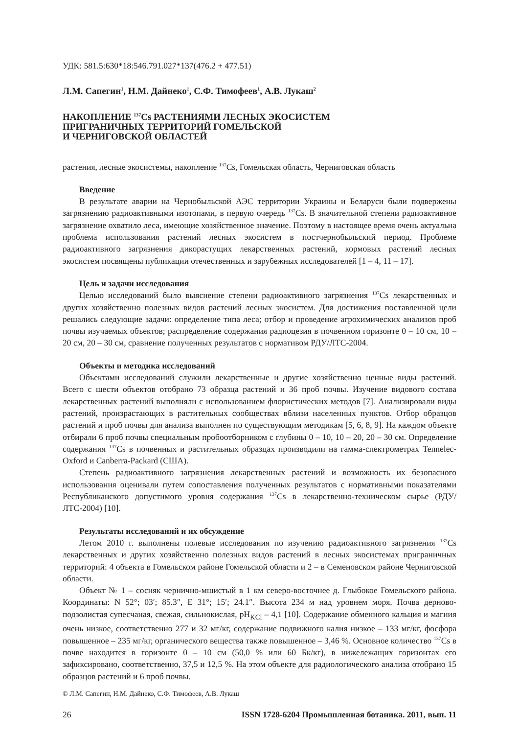УДК: 581.5:630*18:546.791.027*137(476.2 + 477.51)
Л.М. Сапегин<sup>1</sup>, Н.М. Дайнеко<sup>1</sup>, С.Ф. Тимофеев<sup>1</sup>, А.В. Лукаш<sup>2</sup>
НАКОПЛЕНИЕ <sup>137</sup>Cs РАСТЕНИЯМИ ЛЕСНЫХ ЭКОСИСТЕМ
ПРИГРАНИЧНЫХ ТЕРРИТОРИЙ ГОМЕЛЬСКОЙ
И ЧЕРНИГОВСКОЙ ОБЛАСТЕЙ
растения, лесные экосистемы, накопление <sup>137</sup>Cs, Гомельская область, Черниговская область
Введение
В результате аварии на Чернобыльской АЭС территории Украины и Беларуси были подвержены загрязнению радиоактивными изотопами, в первую очередь <sup>137</sup>Cs. В значительной степени радиоактивное загрязнение охватило леса, имеющие хозяйственное значение. Поэтому в настоящее время очень актуальна проблема использования растений лесных экосистем в постчернобыльский период. Проблеме радиоактивного загрязнения дикорастущих лекарственных растений, кормовых растений лесных экосистем посвящены публикации отечественных и зарубежных исследователей [1 – 4, 11 – 17].
Цель и задачи исследования
Целью исследований было выяснение степени радиоактивного загрязнения <sup>137</sup>Cs лекарственных и других хозяйственно полезных видов растений лесных экосистем. Для достижения поставленной цели решались следующие задачи: определение типа леса; отбор и проведение агрохимических анализов проб почвы изучаемых объектов; распределение содержания радиоцезия в почвенном горизонте 0 – 10 см, 10 – 20 см, 20 – 30 см, сравнение полученных результатов с нормативом РДУ/ЛТС-2004.
Объекты и методика исследований
Объектами исследований служили лекарственные и другие хозяйственно ценные виды растений. Всего с шести объектов отобрано 73 образца растений и 36 проб почвы. Изучение видового состава лекарственных растений выполняли с использованием флористических методов [7]. Анализировали виды растений, произрастающих в растительных сообществах вблизи населенных пунктов. Отбор образцов растений и проб почвы для анализа выполнен по существующим методикам [5, 6, 8, 9]. На каждом объекте отбирали 6 проб почвы специальным пробоотборником с глубины 0 – 10, 10 – 20, 20 – 30 см. Определение содержания <sup>137</sup>Cs в почвенных и растительных образцах производили на гамма-спектрометрах Tennelec-Oxford и Canberra-Packard (США).
Степень радиоактивного загрязнения лекарственных растений и возможность их безопасного использования оценивали путем сопоставления полученных результатов с нормативными показателями Республиканского допустимого уровня содержания <sup>137</sup>Cs в лекарственно-техническом сырье (РДУ/ЛТС-2004) [10].
Результаты исследований и их обсуждение
Летом 2010 г. выполнены полевые исследования по изучению радиоактивного загрязнения <sup>137</sup>Cs лекарственных и других хозяйственно полезных видов растений в лесных экосистемах приграничных территорий: 4 объекта в Гомельском районе Гомельской области и 2 – в Семеновском районе Черниговской области.
Объект № 1 – сосняк чернично-мшистый в 1 км северо-восточнее д. Глыбокое Гомельского района. Координаты: N 52°; 03′; 85.3″, E 31°; 15′; 24.1″. Высота 234 м над уровнем моря. Почва дерново-подзолистая супесчаная, свежая, сильнокислая, pH<sub>KCl</sub> – 4,1 [10]. Содержание обменного кальция и магния очень низкое, соответственно 277 и 32 мг/кг, содержание подвижного калия низкое – 133 мг/кг, фосфора повышенное – 235 мг/кг, органического вещества также повышенное – 3,46 %. Основное количество <sup>137</sup>Cs в почве находится в горизонте 0 – 10 см (50,0 % или 60 Бк/кг), в нижележащих горизонтах его зафиксировано, соответственно, 37,5 и 12,5 %. На этом объекте для радиологического анализа отобрано 15 образцов растений и 6 проб почвы.
© Л.М. Сапегин, Н.М. Дайнеко, С.Ф. Тимофеев, А.В. Лукаш
26 ISSN 1728-6204 Промышленная ботаника. 2011, вып. 11